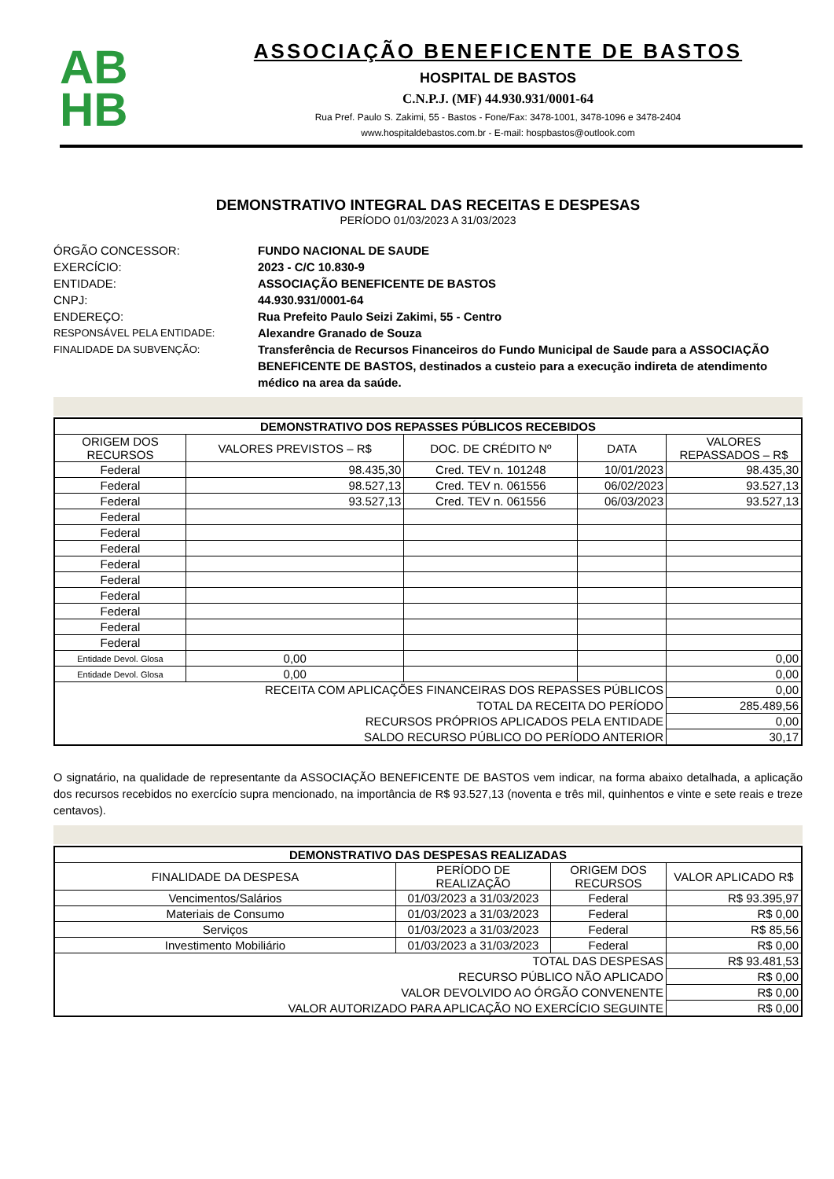AB
HB
ASSOCIAÇÃO BENEFICENTE DE BASTOS
HOSPITAL DE BASTOS
C.N.P.J. (MF) 44.930.931/0001-64
Rua Pref. Paulo S. Zakimi, 55 - Bastos - Fone/Fax: 3478-1001, 3478-1096 e 3478-2404
www.hospitaldebastos.com.br - E-mail: hospbastos@outlook.com
DEMONSTRATIVO INTEGRAL DAS RECEITAS E DESPESAS
PERÍODO 01/03/2023 A 31/03/2023
ÓRGÃO CONCESSOR:
FUNDO NACIONAL DE SAUDE
EXERCÍCIO:
2023 - C/C 10.830-9
ENTIDADE:
ASSOCIAÇÃO BENEFICENTE DE BASTOS
CNPJ:
44.930.931/0001-64
ENDEREÇO:
Rua Prefeito Paulo Seizi Zakimi, 55 - Centro
RESPONSÁVEL PELA ENTIDADE:
Alexandre Granado de Souza
FINALIDADE DA SUBVENÇÃO:
Transferência de Recursos Financeiros do Fundo Municipal de Saude para a ASSOCIAÇÃO BENEFICENTE DE BASTOS, destinados a custeio para a execução indireta de atendimento médico na area da saúde.
| DEMONSTRATIVO DOS REPASSES PÚBLICOS RECEBIDOS | | | | |
| --- | --- | --- | --- | --- |
| ORIGEM DOS RECURSOS | VALORES PREVISTOS – R$ | DOC. DE CRÉDITO Nº | DATA | VALORES REPASSADOS – R$ |
| Federal | 98.435,30 | Cred. TEV n. 101248 | 10/01/2023 | 98.435,30 |
| Federal | 98.527,13 | Cred. TEV n. 061556 | 06/02/2023 | 93.527,13 |
| Federal | 93.527,13 | Cred. TEV n. 061556 | 06/03/2023 | 93.527,13 |
| Federal | | | | |
| Federal | | | | |
| Federal | | | | |
| Federal | | | | |
| Federal | | | | |
| Federal | | | | |
| Federal | | | | |
| Federal | | | | |
| Federal | | | | |
| Entidade Devol. Glosa | 0,00 | | | 0,00 |
| Entidade Devol. Glosa | 0,00 | | | 0,00 |
| RECEITA COM APLICAÇÕES FINANCEIRAS DOS REPASSES PÚBLICOS | | | | 0,00 |
| TOTAL DA RECEITA DO PERÍODO | | | | 285.489,56 |
| RECURSOS PRÓPRIOS APLICADOS PELA ENTIDADE | | | | 0,00 |
| SALDO RECURSO PÚBLICO DO PERÍODO ANTERIOR | | | | 30,17 |
O signatário, na qualidade de representante da ASSOCIAÇÃO BENEFICENTE DE BASTOS vem indicar, na forma abaixo detalhada, a aplicação dos recursos recebidos no exercício supra mencionado, na importância de R$ 93.527,13 (noventa e três mil, quinhentos e vinte e sete reais e treze centavos).
| DEMONSTRATIVO DAS DESPESAS REALIZADAS | | | |
| --- | --- | --- | --- |
| FINALIDADE DA DESPESA | PERÍODO DE REALIZAÇÃO | ORIGEM DOS RECURSOS | VALOR APLICADO R$ |
| Vencimentos/Salários | 01/03/2023 a 31/03/2023 | Federal | R$ 93.395,97 |
| Materiais de Consumo | 01/03/2023 a 31/03/2023 | Federal | R$ 0,00 |
| Serviços | 01/03/2023 a 31/03/2023 | Federal | R$ 85,56 |
| Investimento Mobiliário | 01/03/2023 a 31/03/2023 | Federal | R$ 0,00 |
| TOTAL DAS DESPESAS | | | R$ 93.481,53 |
| RECURSO PÚBLICO NÃO APLICADO | | | R$ 0,00 |
| VALOR DEVOLVIDO AO ÓRGÃO CONVENENTE | | | R$ 0,00 |
| VALOR AUTORIZADO PARA APLICAÇÃO NO EXERCÍCIO SEGUINTE | | | R$ 0,00 |